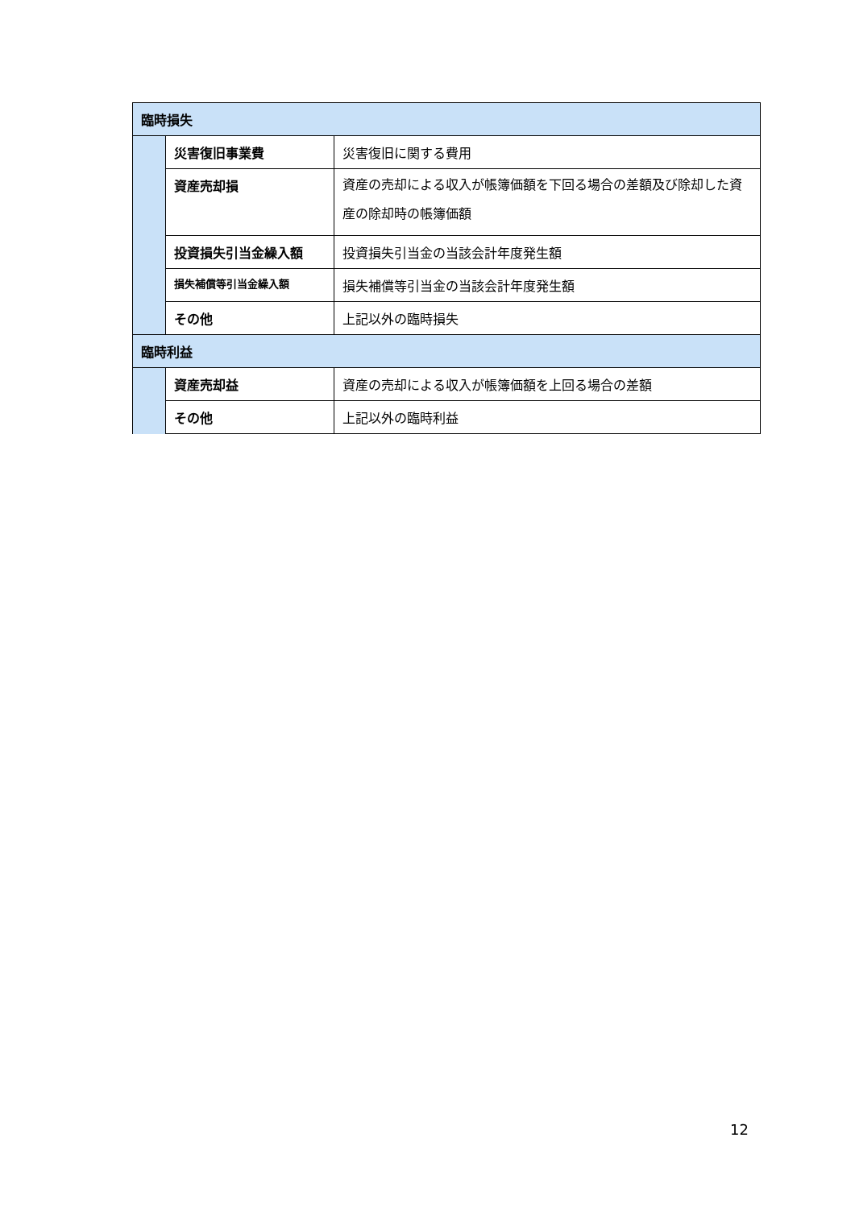| 臨時損失 | | |
| | 災害復旧事業費 | 災害復旧に関する費用 |
| | 資産売却損 | 資産の売却による収入が帳簿価額を下回る場合の差額及び除却した資産の除却時の帳簿価額 |
| | 投資損失引当金繰入額 | 投資損失引当金の当該会計年度発生額 |
| | 損失補償等引当金繰入額 | 損失補償等引当金の当該会計年度発生額 |
| | その他 | 上記以外の臨時損失 |
| 臨時利益 | | |
| | 資産売却益 | 資産の売却による収入が帳簿価額を上回る場合の差額 |
| | その他 | 上記以外の臨時利益 |
12